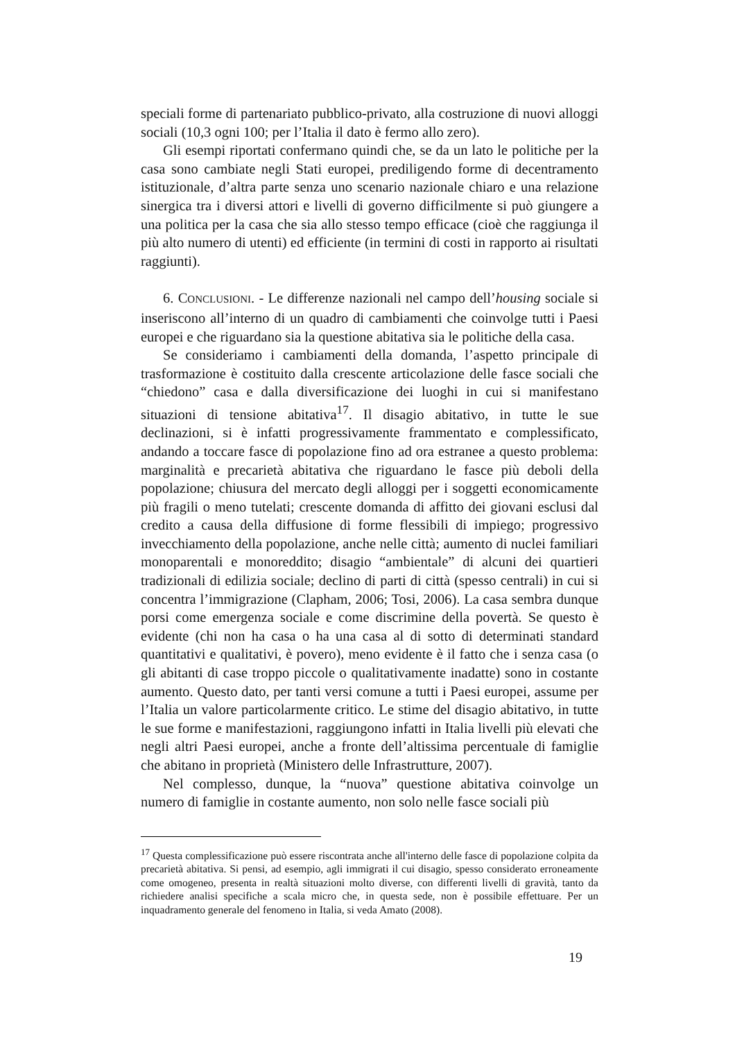speciali forme di partenariato pubblico-privato, alla costruzione di nuovi alloggi sociali (10,3 ogni 100; per l’Italia il dato è fermo allo zero).
Gli esempi riportati confermano quindi che, se da un lato le politiche per la casa sono cambiate negli Stati europei, prediligendo forme di decentramento istituzionale, d’altra parte senza uno scenario nazionale chiaro e una relazione sinergica tra i diversi attori e livelli di governo difficilmente si può giungere a una politica per la casa che sia allo stesso tempo efficace (cioè che raggiunga il più alto numero di utenti) ed efficiente (in termini di costi in rapporto ai risultati raggiunti).
6. CONCLUSIONI. - Le differenze nazionali nel campo dell’housing sociale si inseriscono all’interno di un quadro di cambiamenti che coinvolge tutti i Paesi europei e che riguardano sia la questione abitativa sia le politiche della casa.
Se consideriamo i cambiamenti della domanda, l’aspetto principale di trasformazione è costituito dalla crescente articolazione delle fasce sociali che “chiedono” casa e dalla diversificazione dei luoghi in cui si manifestano situazioni di tensione abitativa<sup>17</sup>. Il disagio abitativo, in tutte le sue declinazioni, si è infatti progressivamente frammentato e complessificato, andando a toccare fasce di popolazione fino ad ora estranee a questo problema: marginalità e precarietà abitativa che riguardano le fasce più deboli della popolazione; chiusura del mercato degli alloggi per i soggetti economicamente più fragili o meno tutelati; crescente domanda di affitto dei giovani esclusi dal credito a causa della diffusione di forme flessibili di impiego; progressivo invecchiamento della popolazione, anche nelle città; aumento di nuclei familiari monoparentali e monoreddito; disagio “ambientale” di alcuni dei quartieri tradizionali di edilizia sociale; declino di parti di città (spesso centrali) in cui si concentra l’immigrazione (Clapham, 2006; Tosi, 2006). La casa sembra dunque porsi come emergenza sociale e come discrimine della povertà. Se questo è evidente (chi non ha casa o ha una casa al di sotto di determinati standard quantitativi e qualitativi, è povero), meno evidente è il fatto che i senza casa (o gli abitanti di case troppo piccole o qualitativamente inadatte) sono in costante aumento. Questo dato, per tanti versi comune a tutti i Paesi europei, assume per l’Italia un valore particolarmente critico. Le stime del disagio abitativo, in tutte le sue forme e manifestazioni, raggiungono infatti in Italia livelli più elevati che negli altri Paesi europei, anche a fronte dell’altissima percentuale di famiglie che abitano in proprietà (Ministero delle Infrastrutture, 2007).
Nel complesso, dunque, la “nuova” questione abitativa coinvolge un numero di famiglie in costante aumento, non solo nelle fasce sociali più
<sup>17</sup> Questa complessificazione può essere riscontrata anche all'interno delle fasce di popolazione colpita da precarietà abitativa. Si pensi, ad esempio, agli immigrati il cui disagio, spesso considerato erroneamente come omogeneo, presenta in realtà situazioni molto diverse, con differenti livelli di gravità, tanto da richiedere analisi specifiche a scala micro che, in questa sede, non è possibile effettuare. Per un inquadramento generale del fenomeno in Italia, si veda Amato (2008).
19